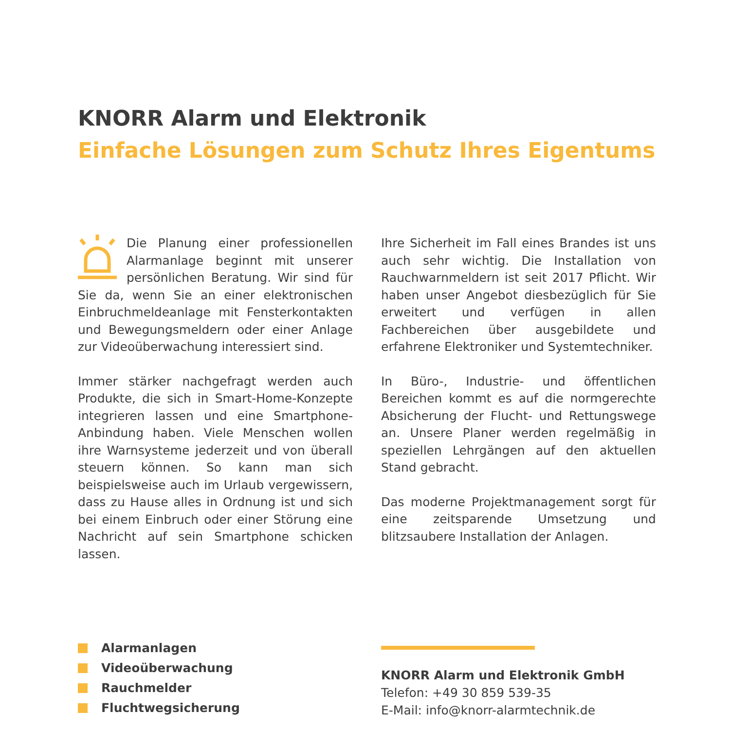KNORR Alarm und Elektronik
Einfache Lösungen zum Schutz Ihres Eigentums
Die Planung einer professionellen Alarmanlage beginnt mit unserer persönlichen Beratung. Wir sind für Sie da, wenn Sie an einer elektronischen Einbruchmeldeanlage mit Fensterkontakten und Bewegungsmeldern oder einer Anlage zur Videoüberwachung interessiert sind.
Immer stärker nachgefragt werden auch Produkte, die sich in Smart-Home-Konzepte integrieren lassen und eine Smartphone-Anbindung haben. Viele Menschen wollen ihre Warnsysteme jederzeit und von überall steuern können. So kann man sich beispielsweise auch im Urlaub vergewissern, dass zu Hause alles in Ordnung ist und sich bei einem Einbruch oder einer Störung eine Nachricht auf sein Smartphone schicken lassen.
Ihre Sicherheit im Fall eines Brandes ist uns auch sehr wichtig. Die Installation von Rauchwarnmeldern ist seit 2017 Pflicht. Wir haben unser Angebot diesbezüglich für Sie erweitert und verfügen in allen Fachbereichen über ausgebildete und erfahrene Elektroniker und Systemtechniker.
In Büro-, Industrie- und öffentlichen Bereichen kommt es auf die normgerechte Absicherung der Flucht- und Rettungswege an. Unsere Planer werden regelmäßig in speziellen Lehrgängen auf den aktuellen Stand gebracht.
Das moderne Projektmanagement sorgt für eine zeitsparende Umsetzung und blitzsaubere Installation der Anlagen.
Alarmanlagen
Videoüberwachung
Rauchmelder
Fluchtwegsicherung
KNORR Alarm und Elektronik GmbH
Telefon: +49 30 859 539-35
E-Mail: info@knorr-alarmtechnik.de